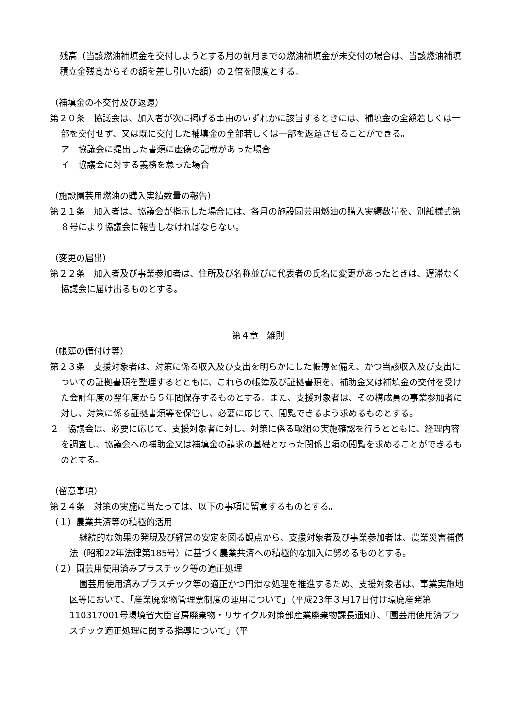残高（当該燃油補填金を交付しようとする月の前月までの燃油補填金が未交付の場合は、当該燃油補填積立金残高からその額を差し引いた額）の２倍を限度とする。
（補填金の不交付及び返還）
第２０条　協議会は、加入者が次に掲げる事由のいずれかに該当するときには、補填金の全額若しくは一部を交付せず、又は既に交付した補填金の全部若しくは一部を返還させることができる。
ア　協議会に提出した書類に虚偽の記載があった場合
イ　協議会に対する義務を怠った場合
（施設園芸用燃油の購入実績数量の報告）
第２１条　加入者は、協議会が指示した場合には、各月の施設園芸用燃油の購入実績数量を、別紙様式第８号により協議会に報告しなければならない。
（変更の届出）
第２２条　加入者及び事業参加者は、住所及び名称並びに代表者の氏名に変更があったときは、遅滞なく協議会に届け出るものとする。
第４章　雑則
（帳簿の備付け等）
第２３条　支援対象者は、対策に係る収入及び支出を明らかにした帳簿を備え、かつ当該収入及び支出についての証拠書類を整理するとともに、これらの帳簿及び証拠書類を、補助金又は補填金の交付を受けた会計年度の翌年度から５年間保存するものとする。また、支援対象者は、その構成員の事業参加者に対し、対策に係る証拠書類等を保管し、必要に応じて、閲覧できるよう求めるものとする。
２　協議会は、必要に応じて、支援対象者に対し、対策に係る取組の実施確認を行うとともに、経理内容を調査し、協議会への補助金又は補填金の請求の基礎となった関係書類の閲覧を求めることができるものとする。
（留意事項）
第２４条　対策の実施に当たっては、以下の事項に留意するものとする。
（１）農業共済等の積極的活用
継続的な効果の発現及び経営の安定を図る観点から、支援対象者及び事業参加者は、農業災害補償法（昭和22年法律第185号）に基づく農業共済への積極的な加入に努めるものとする。
（２）園芸用使用済みプラスチック等の適正処理
園芸用使用済みプラスチック等の適正かつ円滑な処理を推進するため、支援対象者は、事業実施地区等において、「産業廃棄物管理票制度の運用について」（平成23年３月17日付け環廃産発第110317001号環境省大臣官房廃棄物・リサイクル対策部産業廃棄物課長通知）、「園芸用使用済プラスチック適正処理に関する指導について」（平